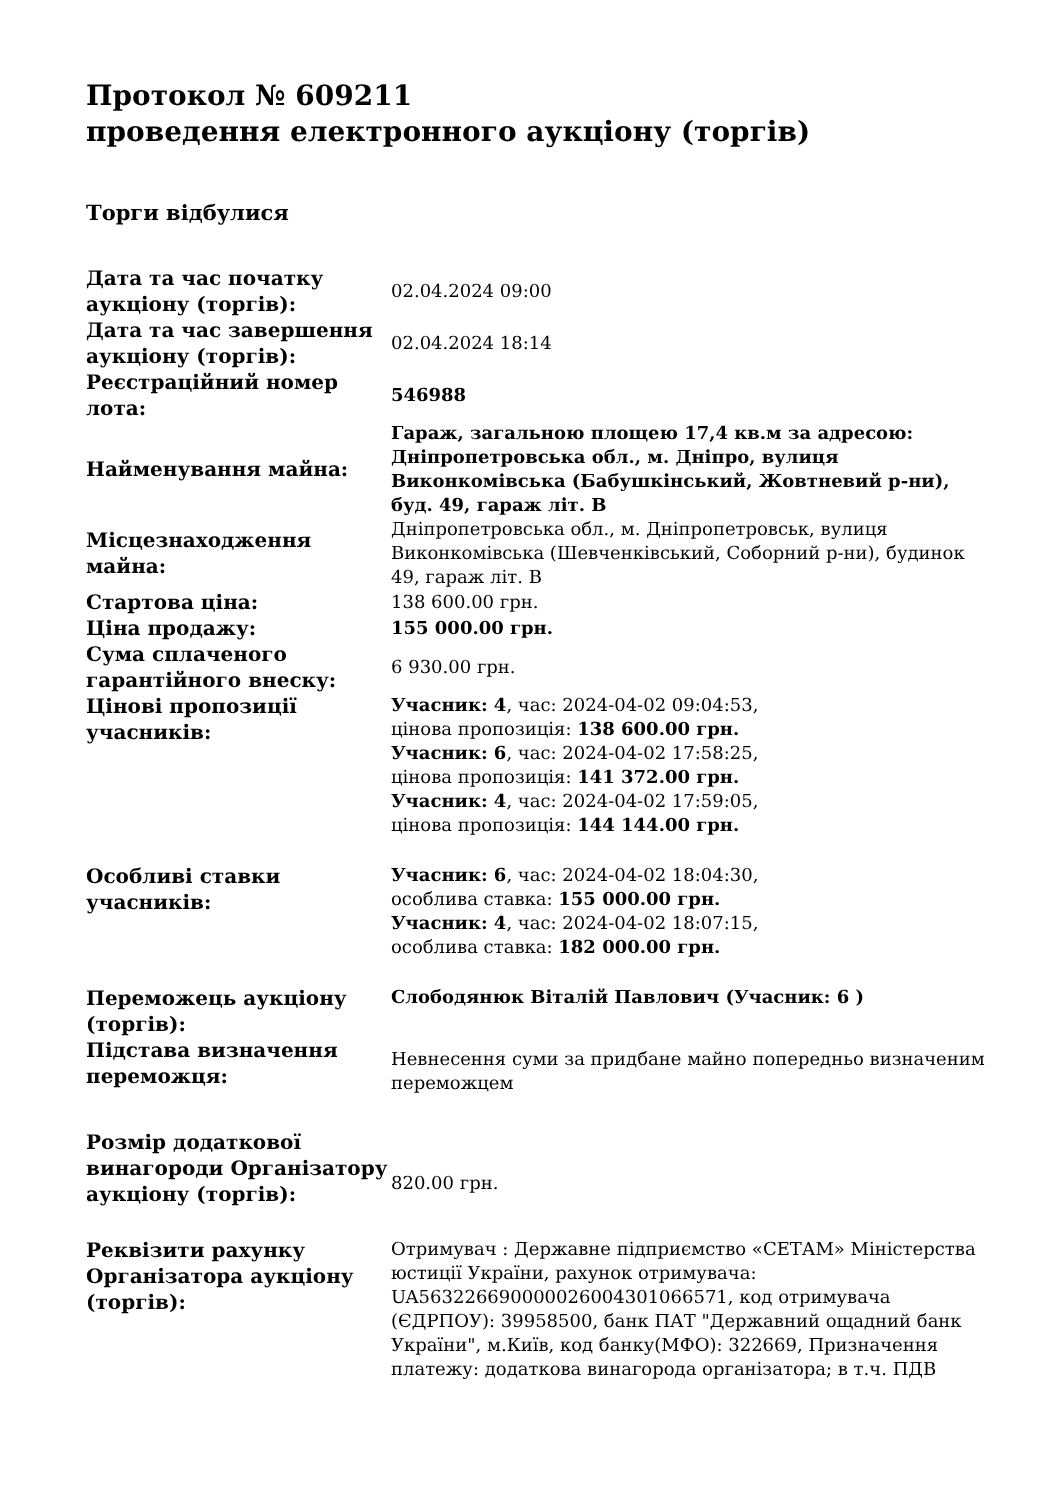Протокол № 609211
проведення електронного аукціону (торгів)
Торги відбулися
| Дата та час початку аукціону (торгів): | 02.04.2024 09:00 |
| Дата та час завершення аукціону (торгів): | 02.04.2024 18:14 |
| Реєстраційний номер лота: | 546988 |
| Найменування майна: | Гараж, загальною площею 17,4 кв.м за адресою: Дніпропетровська обл., м. Дніпро, вулиця Виконкомівська (Бабушкінський, Жовтневий р-ни), буд. 49, гараж літ. В |
| Місцезнаходження майна: | Дніпропетровська обл., м. Дніпропетровськ, вулиця Виконкомівська (Шевченківський, Соборний р-ни), будинок 49, гараж літ. В |
| Стартова ціна: | 138 600.00 грн. |
| Ціна продажу: | 155 000.00 грн. |
| Сума сплаченого гарантійного внеску: | 6 930.00 грн. |
| Цінові пропозиції учасників: | Учасник: 4 , час: 2024-04-02 09:04:53, цінова пропозиція: 138 600.00 грн. Учасник: 6 , час: 2024-04-02 17:58:25, цінова пропозиція: 141 372.00 грн. Учасник: 4 , час: 2024-04-02 17:59:05, цінова пропозиція: 144 144.00 грн. |
| Особливі ставки учасників: | Учасник: 6 , час: 2024-04-02 18:04:30, особлива ставка: 155 000.00 грн. Учасник: 4 , час: 2024-04-02 18:07:15, особлива ставка: 182 000.00 грн. |
| Переможець аукціону (торгів): | Слободянюк Віталій Павлович (Учасник: 6 ) |
| Підстава визначення переможця: | Невнесення суми за придбане майно попередньо визначеним переможцем |
| Розмір додаткової винагороди Організатору аукціону (торгів): | 820.00 грн. |
| Реквізити рахунку Організатора аукціону (торгів): | Отримувач : Державне підприємство «СЕТАМ» Міністерства юстиції України, рахунок отримувача: UA563226690000026004301066571, код отримувача (ЄДРПОУ): 39958500, банк ПАТ "Державний ощадний банк України", м.Київ, код банку(МФО): 322669, Призначення платежу: додаткова винагорода організатора; в т.ч. ПДВ |